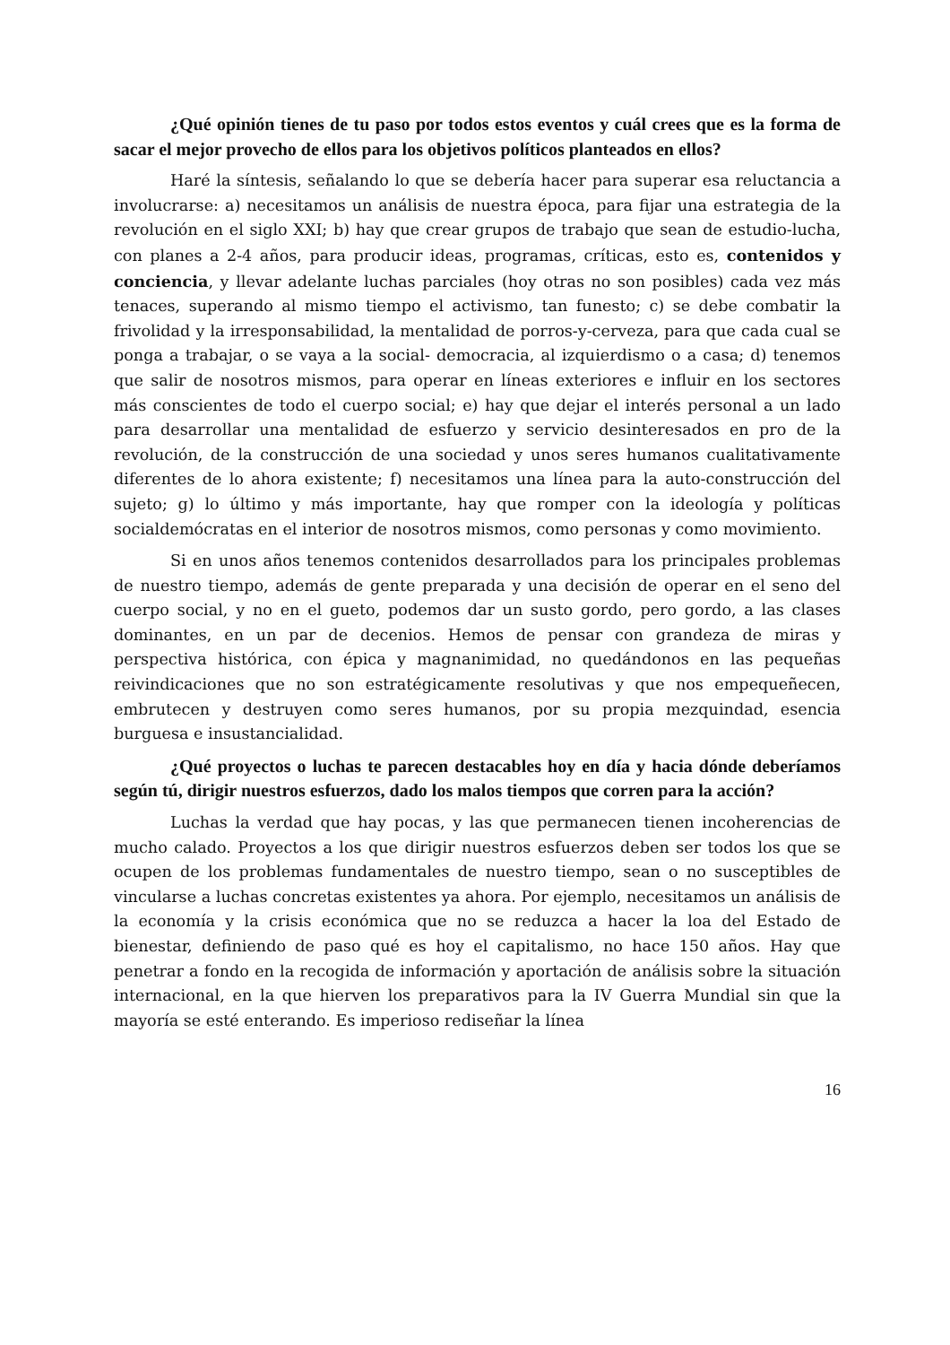¿Qué opinión tienes de tu paso por todos estos eventos y cuál crees que es la forma de sacar el mejor provecho de ellos para los objetivos políticos planteados en ellos?
Haré la síntesis, señalando lo que se debería hacer para superar esa reluctancia a involucrarse: a) necesitamos un análisis de nuestra época, para fijar una estrategia de la revolución en el siglo XXI; b) hay que crear grupos de trabajo que sean de estudio-lucha, con planes a 2-4 años, para producir ideas, programas, críticas, esto es, contenidos y conciencia, y llevar adelante luchas parciales (hoy otras no son posibles) cada vez más tenaces, superando al mismo tiempo el activismo, tan funesto; c) se debe combatir la frivolidad y la irresponsabilidad, la mentalidad de porros-y-cerveza, para que cada cual se ponga a trabajar, o se vaya a la social- democracia, al izquierdismo o a casa; d) tenemos que salir de nosotros mismos, para operar en líneas exteriores e influir en los sectores más conscientes de todo el cuerpo social; e) hay que dejar el interés personal a un lado para desarrollar una mentalidad de esfuerzo y servicio desinteresados en pro de la revolución, de la construcción de una sociedad y unos seres humanos cualitativamente diferentes de lo ahora existente; f) necesitamos una línea para la auto-construcción del sujeto; g) lo último y más importante, hay que romper con la ideología y políticas socialdemócratas en el interior de nosotros mismos, como personas y como movimiento.
Si en unos años tenemos contenidos desarrollados para los principales problemas de nuestro tiempo, además de gente preparada y una decisión de operar en el seno del cuerpo social, y no en el gueto, podemos dar un susto gordo, pero gordo, a las clases dominantes, en un par de decenios. Hemos de pensar con grandeza de miras y perspectiva histórica, con épica y magnanimidad, no quedándonos en las pequeñas reivindicaciones que no son estratégicamente resolutivas y que nos empequeñecen, embrutecen y destruyen como seres humanos, por su propia mezquindad, esencia burguesa e insustancialidad.
¿Qué proyectos o luchas te parecen destacables hoy en día y hacia dónde deberíamos según tú, dirigir nuestros esfuerzos, dado los malos tiempos que corren para la acción?
Luchas la verdad que hay pocas, y las que permanecen tienen incoherencias de mucho calado. Proyectos a los que dirigir nuestros esfuerzos deben ser todos los que se ocupen de los problemas fundamentales de nuestro tiempo, sean o no susceptibles de vincularse a luchas concretas existentes ya ahora. Por ejemplo, necesitamos un análisis de la economía y la crisis económica que no se reduzca a hacer la loa del Estado de bienestar, definiendo de paso qué es hoy el capitalismo, no hace 150 años. Hay que penetrar a fondo en la recogida de información y aportación de análisis sobre la situación internacional, en la que hierven los preparativos para la IV Guerra Mundial sin que la mayoría se esté enterando. Es imperioso rediseñar la línea
16